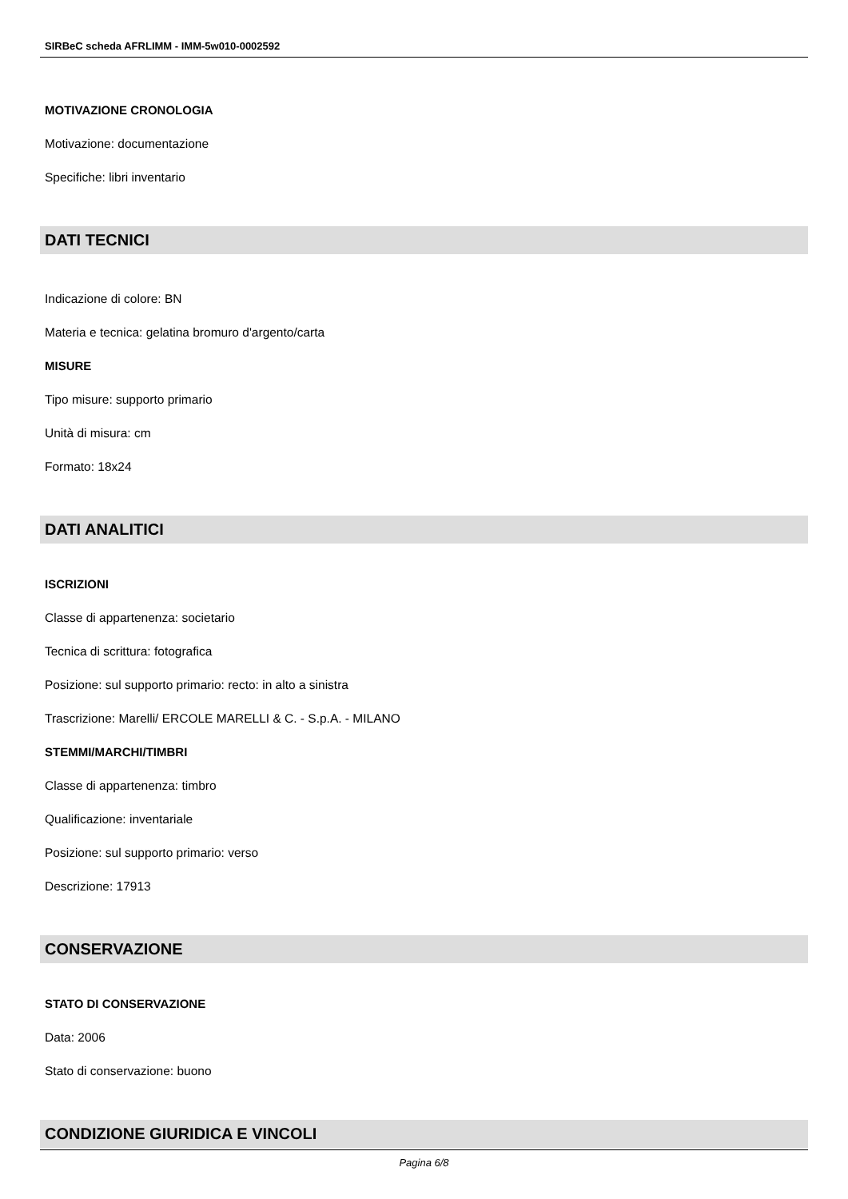SIRBeC scheda AFRLIMM - IMM-5w010-0002592
MOTIVAZIONE CRONOLOGIA
Motivazione: documentazione
Specifiche: libri inventario
DATI TECNICI
Indicazione di colore: BN
Materia e tecnica: gelatina bromuro d'argento/carta
MISURE
Tipo misure: supporto primario
Unità di misura: cm
Formato: 18x24
DATI ANALITICI
ISCRIZIONI
Classe di appartenenza: societario
Tecnica di scrittura: fotografica
Posizione: sul supporto primario: recto: in alto a sinistra
Trascrizione: Marelli/ ERCOLE MARELLI & C. - S.p.A. - MILANO
STEMMI/MARCHI/TIMBRI
Classe di appartenenza: timbro
Qualificazione: inventariale
Posizione: sul supporto primario: verso
Descrizione: 17913
CONSERVAZIONE
STATO DI CONSERVAZIONE
Data: 2006
Stato di conservazione: buono
CONDIZIONE GIURIDICA E VINCOLI
Pagina 6/8